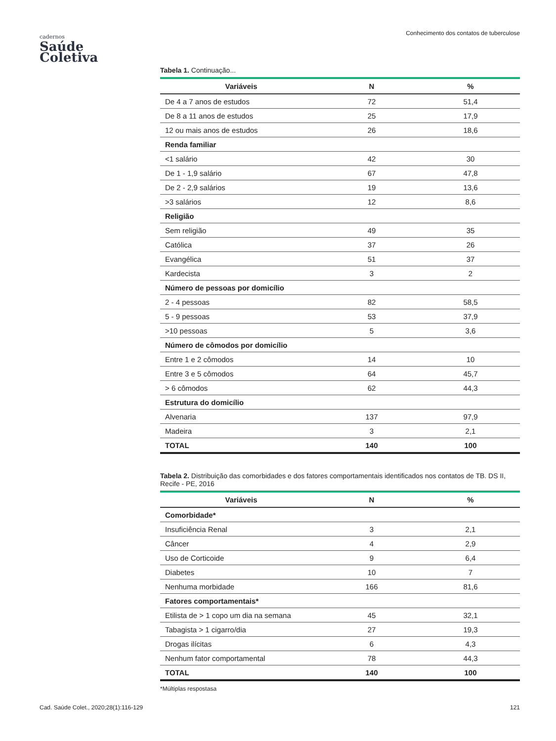Conhecimento dos contatos de tuberculose
cadernos
Saúde
Coletiva
Tabela 1. Continuação...
| Variáveis | N | % |
| --- | --- | --- |
| De 4 a 7 anos de estudos | 72 | 51,4 |
| De 8 a 11 anos de estudos | 25 | 17,9 |
| 12 ou mais anos de estudos | 26 | 18,6 |
| Renda familiar | | |
| <1 salário | 42 | 30 |
| De 1 - 1,9 salário | 67 | 47,8 |
| De 2 - 2,9 salários | 19 | 13,6 |
| >3 salários | 12 | 8,6 |
| Religião | | |
| Sem religião | 49 | 35 |
| Católica | 37 | 26 |
| Evangélica | 51 | 37 |
| Kardecista | 3 | 2 |
| Número de pessoas por domicílio | | |
| 2 - 4 pessoas | 82 | 58,5 |
| 5 - 9 pessoas | 53 | 37,9 |
| >10 pessoas | 5 | 3,6 |
| Número de cômodos por domicílio | | |
| Entre 1 e 2 cômodos | 14 | 10 |
| Entre 3 e 5 cômodos | 64 | 45,7 |
| > 6 cômodos | 62 | 44,3 |
| Estrutura do domicílio | | |
| Alvenaria | 137 | 97,9 |
| Madeira | 3 | 2,1 |
| TOTAL | 140 | 100 |
Tabela 2. Distribuição das comorbidades e dos fatores comportamentais identificados nos contatos de TB. DS II, Recife - PE, 2016
| Variáveis | N | % |
| --- | --- | --- |
| Comorbidade* | | |
| Insuficiência Renal | 3 | 2,1 |
| Câncer | 4 | 2,9 |
| Uso de Corticoide | 9 | 6,4 |
| Diabetes | 10 | 7 |
| Nenhuma morbidade | 166 | 81,6 |
| Fatores comportamentais* | | |
| Etilista de > 1 copo um dia na semana | 45 | 32,1 |
| Tabagista > 1 cigarro/dia | 27 | 19,3 |
| Drogas ilícitas | 6 | 4,3 |
| Nenhum fator comportamental | 78 | 44,3 |
| TOTAL | 140 | 100 |
*Múltiplas respostasa
Cad. Saúde Colet., 2020;28(1):116-129 121